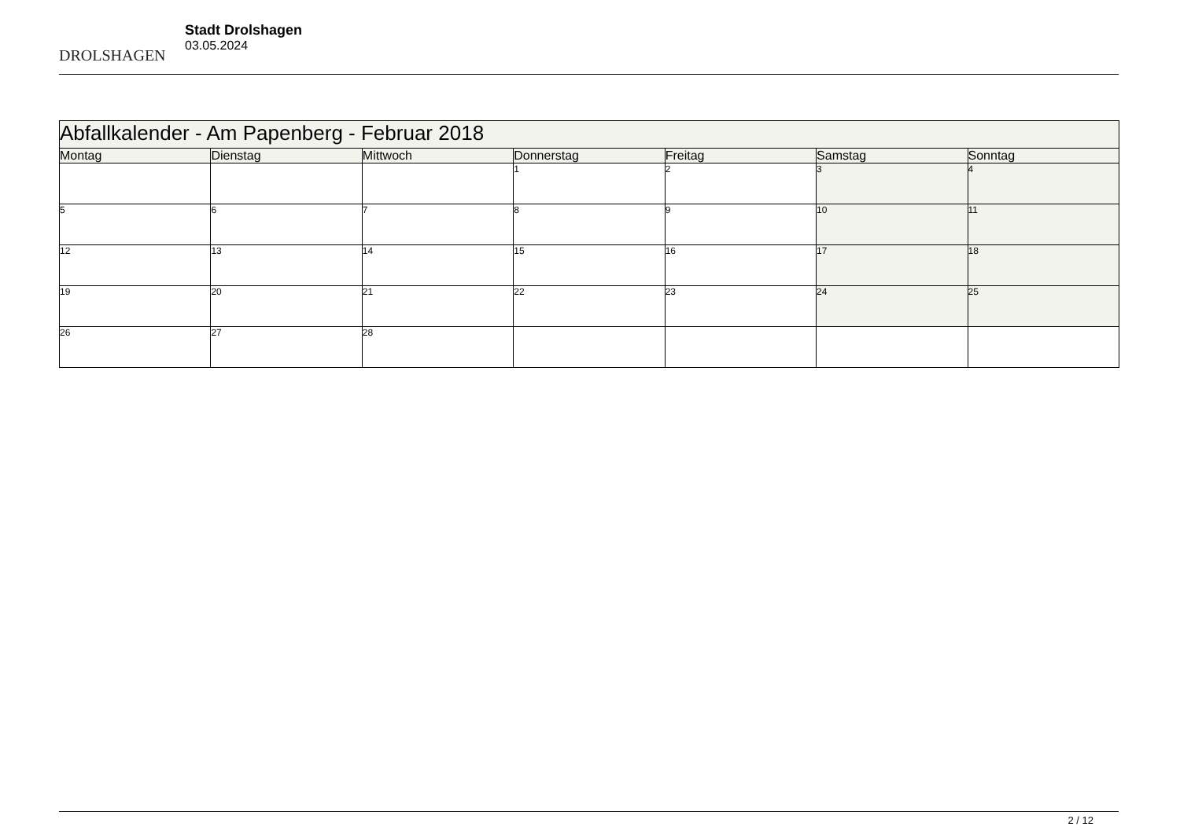DROLSHAGEN
Stadt Drolshagen
03.05.2024
| Abfallkalender - Am Papenberg - Februar 2018 | | | | | | |
| Montag | Dienstag | Mittwoch | Donnerstag | Freitag | Samstag | Sonntag |
| | | | 1 | 2 | 3 | 4 |
| 5 | 6 | 7 | 8 | 9 | 10 | 11 |
| 12 | 13 | 14 | 15 | 16 | 17 | 18 |
| 19 | 20 | 21 | 22 | 23 | 24 | 25 |
| 26 | 27 | 28 | | | | |
2 / 12